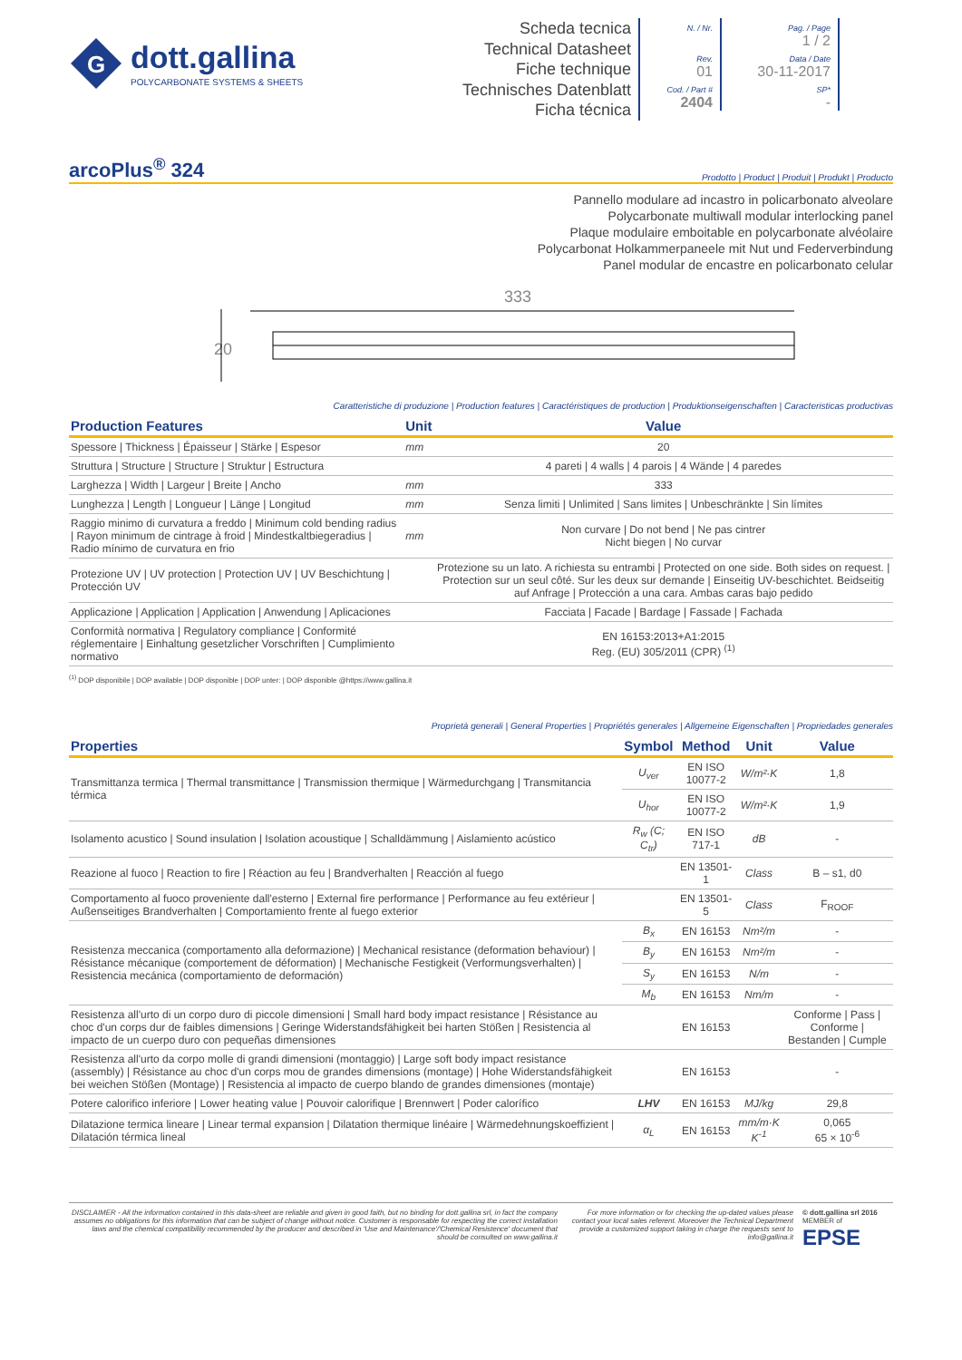G
dott.gallina
POLYCARBONATE SYSTEMS & SHEETS
Scheda tecnica
Technical Datasheet
Fiche technique
Technisches Datenblatt
Ficha técnica
N. / Nr.
Rev.
01
Cod. / Part #
2404
Pag. / Page
1 / 2
Data / Date
30-11-2017
SP*
-
arcoPlus<sup>®</sup> 324
Prodotto | Product | Produit | Produkt | Producto
Pannello modulare ad incastro in policarbonato alveolare
Polycarbonate multiwall modular interlocking panel
Plaque modulaire emboitable en polycarbonate alvéolaire
Polycarbonat Holkammerpaneele mit Nut und Federverbindung
Panel modular de encastre en policarbonato celular
333
20
Caratteristiche di produzione | Production features | Caractéristiques de production | Produktionseigenschaften | Caracteristicas productivas
| Production Features | Unit | Value |
| --- | --- | --- |
| Spessore / Thickness / Épaisseur / Stärke / Espesor | mm | 20 |
| Struttura / Structure / Structure / Struktur / Estructura | | 4 pareti / 4 walls / 4 parois / 4 Wände / 4 paredes |
| Larghezza / Width / Largeur / Breite / Ancho | mm | 333 |
| Lunghezza / Length / Longueur / Länge / Longitud | mm | Senza limiti / Unlimited / Sans limites / Unbeschränkte / Sin límites |
| Raggio minimo di curvatura a freddo / Minimum cold bending radius / Rayon minimum de cintrage à froid / Mindestkaltbiegeradius / Radio mínimo de curvatura en frio | mm | Non curvare / Do not bend / Ne pas cintrer Nicht biegen / No curvar |
| Protezione UV / UV protection / Protection UV / UV Beschichtung / Protección UV | | Protezione su un lato. A richiesta su entrambi / Protected on one side. Both sides on request. / Protection sur un seul côté. Sur les deux sur demande / Einseitig UV-beschichtet. Beidseitig auf Anfrage / Protección a una cara. Ambas caras bajo pedido |
| Applicazione / Application / Application / Anwendung / Aplicaciones | | Facciata / Facade / Bardage / Fassade / Fachada |
| Conformità normativa / Regulatory compliance / Conformité réglementaire / Einhaltung gesetzlicher Vorschriften / Cumplimiento normativo | | EN 16153:2013+A1:2015 Reg. (EU) 305/2011 (CPR) <sup>(1)</sup> |
<sup>(1)</sup> DOP disponibile | DOP available | DOP disponible | DOP unter: | DOP disponible @https://www.gallina.it
Proprietà generali | General Properties | Propriétés generales | Allgemeine Eigenschaften | Propriedades generales
| Properties | Symbol | Method | Unit | Value |
| --- | --- | --- | --- | --- |
| Transmittanza termica / Thermal transmittance / Transmission thermique / Wärmedurchgang / Transmitancia térmica | U<sub>ver</sub> | EN ISO 10077-2 | W/m²·K | 1,8 |
| | U<sub>hor</sub> | EN ISO 10077-2 | W/m²·K | 1,9 |
| Isolamento acustico / Sound insulation / Isolation acoustique / Schalldämmung / Aislamiento acústico | R<sub>w</sub> (C; C<sub>tr</sub>) | EN ISO 717-1 | dB | - |
| Reazione al fuoco / Reaction to fire / Réaction au feu / Brandverhalten / Reacción al fuego | | EN 13501-1 | Class | B – s1, d0 |
| Comportamento al fuoco proveniente dall'esterno / External fire performance / Performance au feu extérieur / Außenseitiges Brandverhalten / Comportamiento frente al fuego exterior | | EN 13501-5 | Class | F<sub>ROOF</sub> |
| Resistenza meccanica (comportamento alla deformazione) / Mechanical resistance (deformation behaviour) / Résistance mécanique (comportement de déformation) / Mechanische Festigkeit (Verformungsverhalten) / Resistencia mecánica (comportamiento de deformación) | B<sub>x</sub> | EN 16153 | Nm²/m | - |
| | B<sub>y</sub> | EN 16153 | Nm²/m | - |
| | S<sub>y</sub> | EN 16153 | N/m | - |
| | M<sub>b</sub> | EN 16153 | Nm/m | - |
| Resistenza all'urto di un corpo duro di piccole dimensioni / Small hard body impact resistance / Résistance au choc d'un corps dur de faibles dimensions / Geringe Widerstandsfähigkeit bei harten Stößen / Resistencia al impacto de un cuerpo duro con pequeñas dimensiones | | EN 16153 | | Conforme / Pass / Conforme / Bestanden / Cumple |
| Resistenza all'urto da corpo molle di grandi dimensioni (montaggio) / Large soft body impact resistance (assembly) / Résistance au choc d'un corps mou de grandes dimensions (montage) / Hohe Widerstandsfähigkeit bei weichen Stößen (Montage) / Resistencia al impacto de cuerpo blando de grandes dimensiones (montaje) | | EN 16153 | | - |
| Potere calorifico inferiore / Lower heating value / Pouvoir calorifique / Brennwert / Poder calorífico | LHV | EN 16153 | MJ/kg | 29,8 |
| Dilatazione termica lineare / Linear termal expansion / Dilatation thermique linéaire / Wärmedehnungskoeffizient / Dilatación térmica lineal | α<sub>L</sub> | EN 16153 | mm/m·K K<sup>-1</sup> | 0,065 65 × 10<sup>-6</sup> |
DISCLAIMER - All the information contained in this data-sheet are reliable and given in good faith, but no binding for dott.gallina srl, in fact the company assumes no obligations for this information that can be subject of change without notice. Customer is responsable for respecting the correct installation laws and the chemical compatibility recommended by the producer and described in 'Use and Maintenance'/'Chemical Resistence' document that should be consulted on www.gallina.it
For more information or for checking the up-dated values please contact your local sales referent. Moreover the Technical Department provide a customized support taking in charge the requests sent to info@gallina.it
© dott.gallina srl 2016
MEMBER of
EPSE